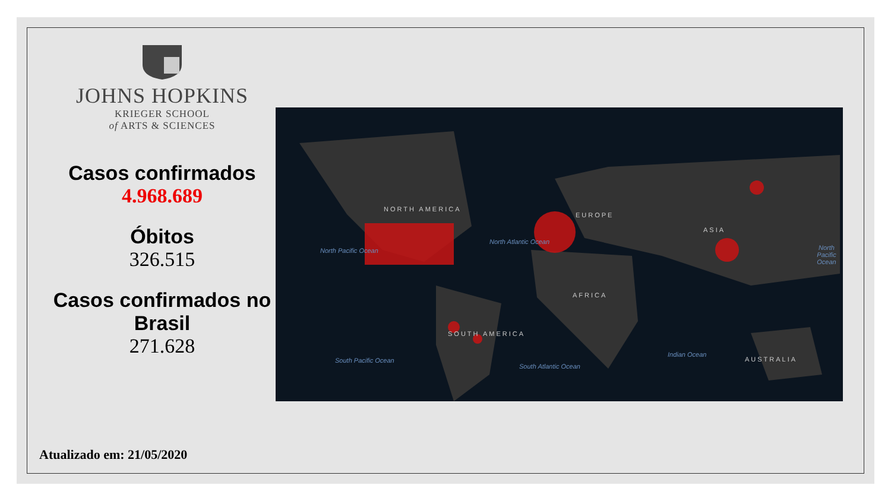JOHNS HOPKINS
KRIEGER SCHOOL
of ARTS & SCIENCES
Casos confirmados
4.968.689
Óbitos
326.515
Casos confirmados no Brasil
271.628
NORTH AMERICA
EUROPE
ASIA
AFRICA
SOUTH AMERICA
AUSTRALIA
North Pacific Ocean
North Atlantic Ocean
North Pacific Ocean
South Pacific Ocean
South Atlantic Ocean
Indian Ocean
Atualizado em: 21/05/2020